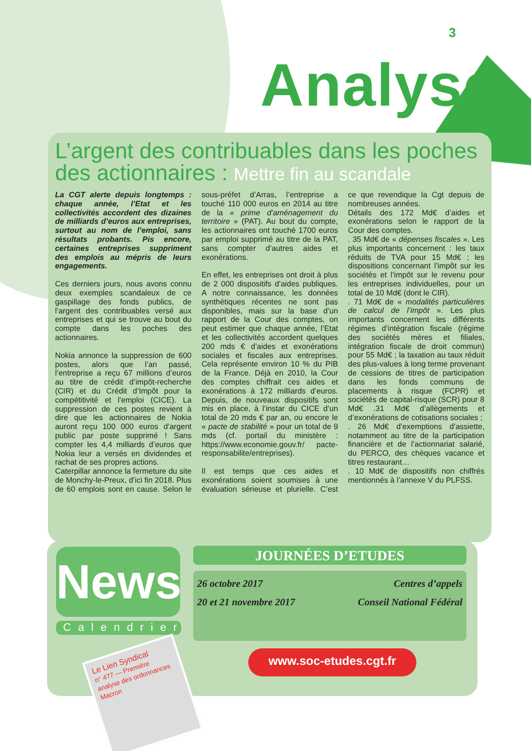3
Analyse
L’argent des contribuables dans les poches des actionnaires : Mettre fin au scandale
La CGT alerte depuis longtemps : chaque année, l’Etat et les collectivités accordent des dizaines de milliards d’euros aux entreprises, surtout au nom de l’emploi, sans résultats probants. Pis encore, certaines entreprises suppriment des emplois au mépris de leurs engagements.
Ces derniers jours, nous avons connu deux exemples scandaleux de ce gaspillage des fonds publics, de l’argent des contribuables versé aux entreprises et qui se trouve au bout du compte dans les poches des actionnaires.
Nokia annonce la suppression de 600 postes, alors que l’an passé, l’entreprise a reçu 67 millions d’euros au titre de crédit d’impôt-recherche (CIR) et du Crédit d’Impôt pour la compétitivité et l’emploi (CICE). La suppression de ces postes revient à dire que les actionnaires de Nokia auront reçu 100 000 euros d’argent public par poste supprimé ! Sans compter les 4,4 milliards d’euros que Nokia leur a versés en dividendes et rachat de ses propres actions.
Caterpillar annonce la fermeture du site de Monchy-le-Preux, d’ici fin 2018. Plus de 60 emplois sont en cause. Selon le sous-préfet d’Arras, l’entreprise a touché 110 000 euros en 2014 au titre de la « prime d’aménagement du territoire » (PAT). Au bout du compte, les actionnaires ont touché 1700 euros par emploi supprimé au titre de la PAT, sans compter d’autres aides et exonérations.
En effet, les entreprises ont droit à plus de 2 000 dispositifs d’aides publiques. A notre connaissance, les données synthétiques récentes ne sont pas disponibles, mais sur la base d’un rapport de la Cour des comptes, on peut estimer que chaque année, l’Etat et les collectivités accordent quelques 200 mds € d’aides et exonérations sociales et fiscales aux entreprises. Cela représente environ 10 % du PIB de la France. Déjà en 2010, la Cour des comptes chiffrait ces aides et exonérations à 172 milliards d’euros. Depuis, de nouveaux dispositifs sont mis en place, à l’instar du CICE d’un total de 20 mds € par an, ou encore le « pacte de stabilité » pour un total de 9 mds (cf. portail du ministère : https://www.economie.gouv.fr/ pacte-responsabilite/entreprises).
Il est temps que ces aides et exonérations soient soumises à une évaluation sérieuse et plurielle. C’est ce que revendique la Cgt depuis de nombreuses années.
Détails des 172 Md€ d’aides et exonérations selon le rapport de la Cour des comptes.
. 35 Md€ de « dépenses fiscales ». Les plus importants concernent : les taux réduits de TVA pour 15 Md€ ; les dispositions concernant l’impôt sur les sociétés et l’impôt sur le revenu pour les entreprises individuelles, pour un total de 10 Md€ (dont le CIR).
. 71 Md€ de « modalités particulières de calcul de l’impôt ». Les plus importants concernent les différents régimes d’intégration fiscale (régime des sociétés mères et filiales, intégration fiscale de droit commun) pour 55 Md€ ; la taxation au taux réduit des plus-values à long terme provenant de cessions de titres de participation dans les fonds communs de placements à risque (FCPR) et sociétés de capital-risque (SCR) pour 8 Md€ .31 Md€ d’allègements et d’exonérations de cotisations sociales ;
. 26 Md€ d’exemptions d’assiette, notamment au titre de la participation financière et de l’actionnariat salarié, du PERCO, des chèques vacance et titres restaurant…
. 10 Md€ de dispositifs non chiffrés mentionnés à l’annexe V du PLFSS.
News
Calendrier
JOURNÉES D’ETUDES
26 octobre 2017 Centres d’appels
20 et 21 novembre 2017 Conseil National Fédéral
www.soc-etudes.cgt.fr
Le Lien Syndical
n° 477 — Première analyse des ordonnances Macron